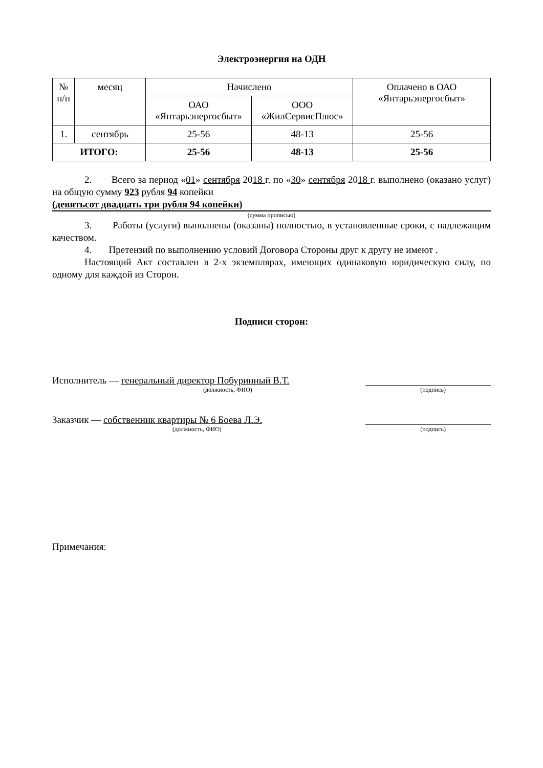Электроэнергия на ОДН
| № п/п | месяц | Начислено | | Оплачено в ОАО «Янтарьэнергосбыт» |
| --- | --- | --- | --- | --- |
| | | ОАО «Янтарьэнергосбыт» | ООО «ЖилСервисПлюс» | |
| 1. | сентябрь | 25-56 | 48-13 | 25-56 |
| ИТОГО: | | 25-56 | 48-13 | 25-56 |
2. Всего за период «01» сентября 2018 г. по «30» сентября 2018 г. выполнено (оказано услуг) на общую сумму 923 рубля 94 копейки
(девятьсот двадцать три рубля 94 копейки)
(сумма прописью)
3. Работы (услуги) выполнены (оказаны) полностью, в установленные сроки, с надлежащим качеством.
4. Претензий по выполнению условий Договора Стороны друг к другу не имеют .
Настоящий Акт составлен в 2-х экземплярах, имеющих одинаковую юридическую силу, по одному для каждой из Сторон.
Подписи сторон:
Исполнитель — генеральный директор Побуринный В.Т.
(должность, ФИО) (подпись)
Заказчик — собственник квартиры № 6 Боева Л.Э.
(должность, ФИО) (подпись)
Примечания: